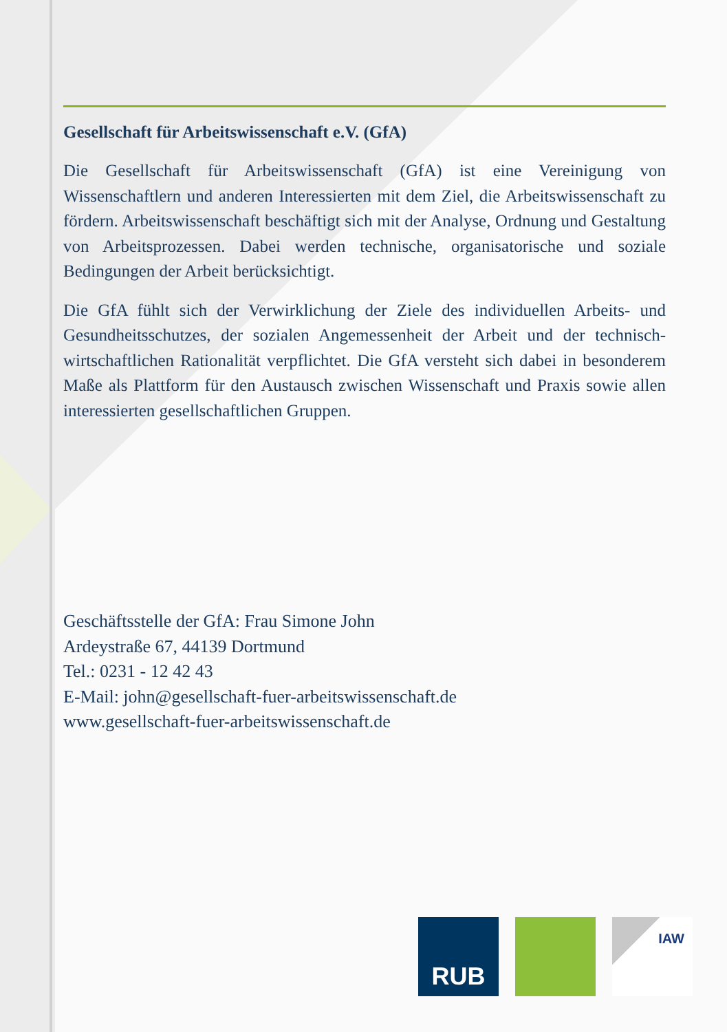Gesellschaft für Arbeitswissenschaft e.V. (GfA)
Die Gesellschaft für Arbeitswissenschaft (GfA) ist eine Vereinigung von Wissenschaftlern und anderen Interessierten mit dem Ziel, die Arbeitswissenschaft zu fördern. Arbeitswissenschaft beschäftigt sich mit der Analyse, Ordnung und Gestaltung von Arbeitsprozessen. Dabei werden technische, organisatorische und soziale Bedingungen der Arbeit berücksichtigt.
Die GfA fühlt sich der Verwirklichung der Ziele des individuellen Arbeits- und Gesundheitsschutzes, der sozialen Angemessenheit der Arbeit und der technisch-wirtschaftlichen Rationalität verpflichtet. Die GfA versteht sich dabei in besonderem Maße als Plattform für den Austausch zwischen Wissenschaft und Praxis sowie allen interessierten gesellschaftlichen Gruppen.
Geschäftsstelle der GfA: Frau Simone John
Ardeystraße 67, 44139 Dortmund
Tel.: 0231 - 12 42 43
E-Mail: john@gesellschaft-fuer-arbeitswissenschaft.de
www.gesellschaft-fuer-arbeitswissenschaft.de
RUB
IAW